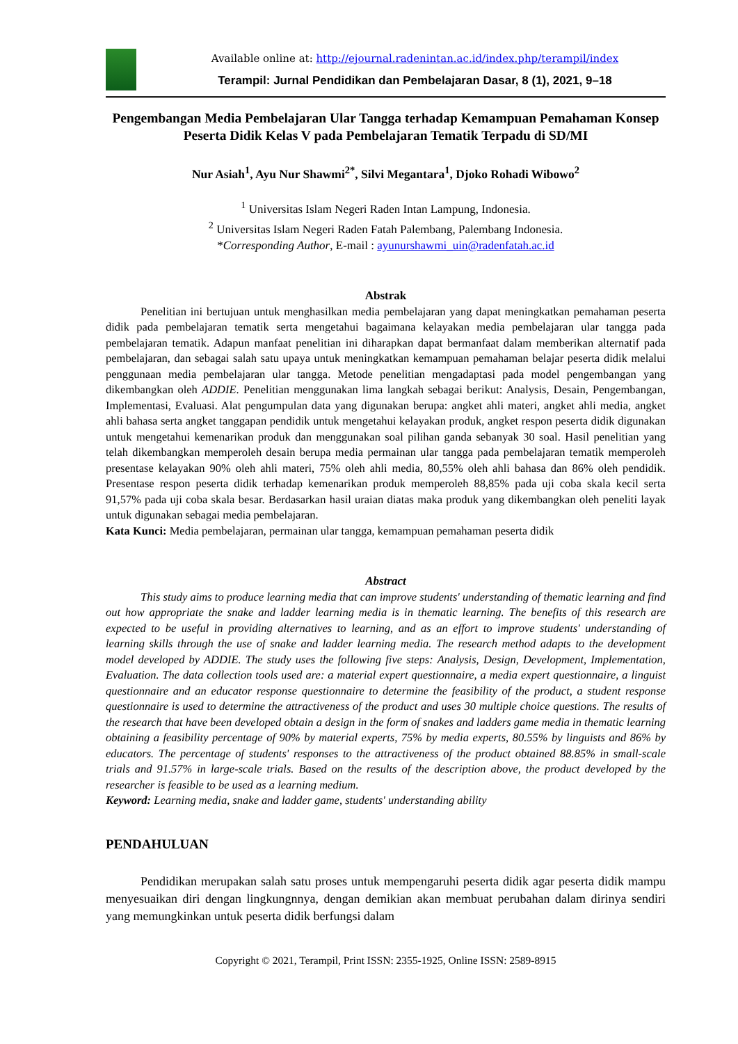Available online at: http://ejournal.radenintan.ac.id/index.php/terampil/index
Terampil: Jurnal Pendidikan dan Pembelajaran Dasar, 8 (1), 2021, 9–18
Pengembangan Media Pembelajaran Ular Tangga terhadap Kemampuan Pemahaman Konsep Peserta Didik Kelas V pada Pembelajaran Tematik Terpadu di SD/MI
Nur Asiah<sup>1</sup>, Ayu Nur Shawmi<sup>2*</sup>, Silvi Megantara<sup>1</sup>, Djoko Rohadi Wibowo<sup>2</sup>
<sup>1</sup> Universitas Islam Negeri Raden Intan Lampung, Indonesia.
<sup>2</sup> Universitas Islam Negeri Raden Fatah Palembang, Palembang Indonesia.
*Corresponding Author, E-mail : ayunurshawmi_uin@radenfatah.ac.id
Abstrak
Penelitian ini bertujuan untuk menghasilkan media pembelajaran yang dapat meningkatkan pemahaman peserta didik pada pembelajaran tematik serta mengetahui bagaimana kelayakan media pembelajaran ular tangga pada pembelajaran tematik. Adapun manfaat penelitian ini diharapkan dapat bermanfaat dalam memberikan alternatif pada pembelajaran, dan sebagai salah satu upaya untuk meningkatkan kemampuan pemahaman belajar peserta didik melalui penggunaan media pembelajaran ular tangga. Metode penelitian mengadaptasi pada model pengembangan yang dikembangkan oleh ADDIE. Penelitian menggunakan lima langkah sebagai berikut: Analysis, Desain, Pengembangan, Implementasi, Evaluasi. Alat pengumpulan data yang digunakan berupa: angket ahli materi, angket ahli media, angket ahli bahasa serta angket tanggapan pendidik untuk mengetahui kelayakan produk, angket respon peserta didik digunakan untuk mengetahui kemenarikan produk dan menggunakan soal pilihan ganda sebanyak 30 soal. Hasil penelitian yang telah dikembangkan memperoleh desain berupa media permainan ular tangga pada pembelajaran tematik memperoleh presentase kelayakan 90% oleh ahli materi, 75% oleh ahli media, 80,55% oleh ahli bahasa dan 86% oleh pendidik. Presentase respon peserta didik terhadap kemenarikan produk memperoleh 88,85% pada uji coba skala kecil serta 91,57% pada uji coba skala besar. Berdasarkan hasil uraian diatas maka produk yang dikembangkan oleh peneliti layak untuk digunakan sebagai media pembelajaran.
Kata Kunci: Media pembelajaran, permainan ular tangga, kemampuan pemahaman peserta didik
Abstract
This study aims to produce learning media that can improve students' understanding of thematic learning and find out how appropriate the snake and ladder learning media is in thematic learning. The benefits of this research are expected to be useful in providing alternatives to learning, and as an effort to improve students' understanding of learning skills through the use of snake and ladder learning media. The research method adapts to the development model developed by ADDIE. The study uses the following five steps: Analysis, Design, Development, Implementation, Evaluation. The data collection tools used are: a material expert questionnaire, a media expert questionnaire, a linguist questionnaire and an educator response questionnaire to determine the feasibility of the product, a student response questionnaire is used to determine the attractiveness of the product and uses 30 multiple choice questions. The results of the research that have been developed obtain a design in the form of snakes and ladders game media in thematic learning obtaining a feasibility percentage of 90% by material experts, 75% by media experts, 80.55% by linguists and 86% by educators. The percentage of students' responses to the attractiveness of the product obtained 88.85% in small-scale trials and 91.57% in large-scale trials. Based on the results of the description above, the product developed by the researcher is feasible to be used as a learning medium.
Keyword: Learning media, snake and ladder game, students' understanding ability
PENDAHULUAN
Pendidikan merupakan salah satu proses untuk mempengaruhi peserta didik agar peserta didik mampu menyesuaikan diri dengan lingkungnnya, dengan demikian akan membuat perubahan dalam dirinya sendiri yang memungkinkan untuk peserta didik berfungsi dalam
Copyright © 2021, Terampil, Print ISSN: 2355-1925, Online ISSN: 2589-8915